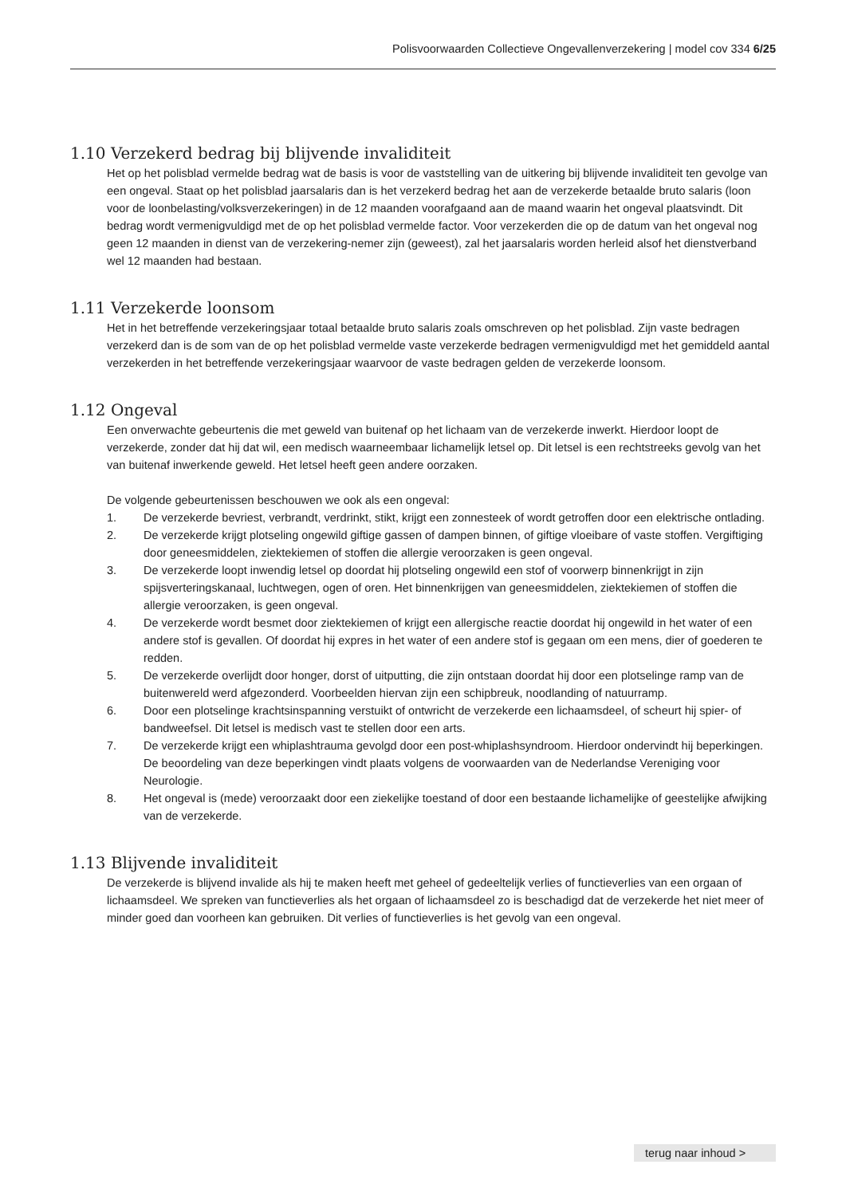Polisvoorwaarden Collectieve Ongevallenverzekering | model cov 334 6/25
1.10 Verzekerd bedrag bij blijvende invaliditeit
Het op het polisblad vermelde bedrag wat de basis is voor de vaststelling van de uitkering bij blijvende invaliditeit ten gevolge van een ongeval. Staat op het polisblad jaarsalaris dan is het verzekerd bedrag het aan de verzekerde betaalde bruto salaris (loon voor de loonbelasting/volksverzekeringen) in de 12 maanden voorafgaand aan de maand waarin het ongeval plaatsvindt. Dit bedrag wordt vermenigvuldigd met de op het polisblad vermelde factor. Voor verzekerden die op de datum van het ongeval nog geen 12 maanden in dienst van de verzekering-nemer zijn (geweest), zal het jaarsalaris worden herleid alsof het dienstverband wel 12 maanden had bestaan.
1.11 Verzekerde loonsom
Het in het betreffende verzekeringsjaar totaal betaalde bruto salaris zoals omschreven op het polisblad. Zijn vaste bedragen verzekerd dan is de som van de op het polisblad vermelde vaste verzekerde bedragen vermenigvuldigd met het gemiddeld aantal verzekerden in het betreffende verzekeringsjaar waarvoor de vaste bedragen gelden de verzekerde loonsom.
1.12 Ongeval
Een onverwachte gebeurtenis die met geweld van buitenaf op het lichaam van de verzekerde inwerkt. Hierdoor loopt de verzekerde, zonder dat hij dat wil, een medisch waarneembaar lichamelijk letsel op. Dit letsel is een rechtstreeks gevolg van het van buitenaf inwerkende geweld. Het letsel heeft geen andere oorzaken.
De volgende gebeurtenissen beschouwen we ook als een ongeval:
1. De verzekerde bevriest, verbrandt, verdrinkt, stikt, krijgt een zonnesteek of wordt getroffen door een elektrische ontlading.
2. De verzekerde krijgt plotseling ongewild giftige gassen of dampen binnen, of giftige vloeibare of vaste stoffen. Vergiftiging door geneesmiddelen, ziektekiemen of stoffen die allergie veroorzaken is geen ongeval.
3. De verzekerde loopt inwendig letsel op doordat hij plotseling ongewild een stof of voorwerp binnenkrijgt in zijn spijsverteringskanaal, luchtwegen, ogen of oren. Het binnenkrijgen van geneesmiddelen, ziektekiemen of stoffen die allergie veroorzaken, is geen ongeval.
4. De verzekerde wordt besmet door ziektekiemen of krijgt een allergische reactie doordat hij ongewild in het water of een andere stof is gevallen. Of doordat hij expres in het water of een andere stof is gegaan om een mens, dier of goederen te redden.
5. De verzekerde overlijdt door honger, dorst of uitputting, die zijn ontstaan doordat hij door een plotselinge ramp van de buitenwereld werd afgezonderd. Voorbeelden hiervan zijn een schipbreuk, noodlanding of natuurramp.
6. Door een plotselinge krachtsinspanning verstuikt of ontwricht de verzekerde een lichaamsdeel, of scheurt hij spier- of bandweefsel. Dit letsel is medisch vast te stellen door een arts.
7. De verzekerde krijgt een whiplashtrauma gevolgd door een post-whiplashsyndroom. Hierdoor ondervindt hij beperkingen. De beoordeling van deze beperkingen vindt plaats volgens de voorwaarden van de Nederlandse Vereniging voor Neurologie.
8. Het ongeval is (mede) veroorzaakt door een ziekelijke toestand of door een bestaande lichamelijke of geestelijke afwijking van de verzekerde.
1.13 Blijvende invaliditeit
De verzekerde is blijvend invalide als hij te maken heeft met geheel of gedeeltelijk verlies of functieverlies van een orgaan of lichaamsdeel. We spreken van functieverlies als het orgaan of lichaamsdeel zo is beschadigd dat de verzekerde het niet meer of minder goed dan voorheen kan gebruiken. Dit verlies of functieverlies is het gevolg van een ongeval.
terug naar inhoud >